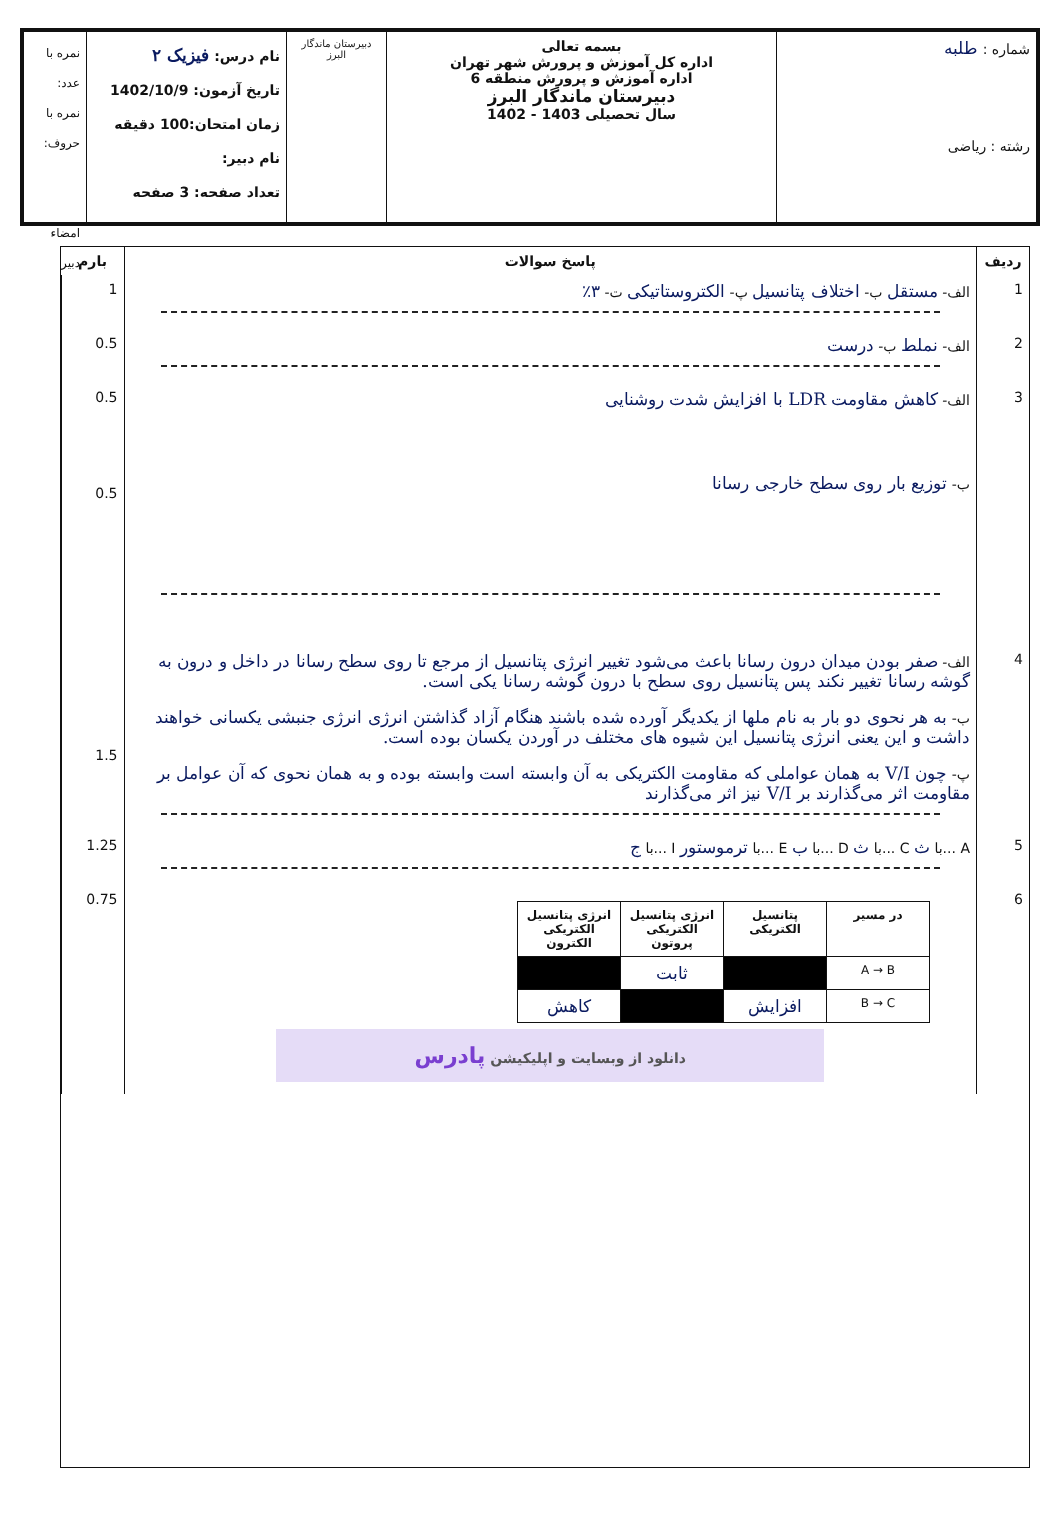شماره : طلبه
رشته : ریاضی
بسمه تعالی
اداره کل آموزش و پرورش شهر تهران
اداره آموزش و پرورش منطقه 6
دبیرستان ماندگار البرز
سال تحصیلی 1403 - 1402
دبیرستان ماندگار البرز
نام درس: فیزیک ۲
تاریخ آزمون: 1402/10/9
زمان امتحان:100 دقیقه
نام دبیر:
تعداد صفحه: 3 صفحه
نمره با عدد:
نمره با حروف:
امضاء دبیر
| ردیف | پاسخ سوالات | بارم |
| --- | --- | --- |
| 1 | الف- مستقل ب- اختلاف پتانسیل پ- الکتروستاتیکی ت- ۳٪ | 1 |
| 2 | الف- نملط ب- درست | 0.5 |
| 3 | الف- کاهش مقاومت LDR با افزایش شدت روشنایی ب- توزیع بار روی سطح خارجی رسانا | 0.5 0.5 |
| 4 | الف- صفر بودن میدان درون رسانا باعث می‌شود تغییر انرژی پتانسیل از مرجع تا روی سطح رسانا در داخل و درون به گوشه رسانا تغییر نکند پس پتانسیل روی سطح با درون گوشه رسانا یکی است. ب- به هر نحوی دو بار به نام ملها از یکدیگر آورده شده باشند هنگام آزاد گذاشتن انرژی انرژی جنبشی یکسانی خواهند داشت و این یعنی انرژی پتانسیل این شیوه های مختلف در آوردن یکسان بوده است. پ- چون V/I به همان عواملی که مقاومت الکتریکی به آن وابسته است وابسته بوده و به همان نحوی که آن عوامل بر مقاومت اثر می‌گذارند بر V/I نیز اثر می‌گذارند | 1.5 |
| 5 | A ...با ث C ...با ث D ...با ب E ...با ترموستور I ...با ج | 1.25 |
| 6 | / در مسیر / پتانسیل الکتریکی / انرژی پتانسیل الکتریکی پروتون / انرژی پتانسیل الکتریکی الکترون / / --- / --- / --- / --- / / A → B / / ثابت / / / B → C / افزایش / / کاهش / دانلود از وبسایت و اپلیکیشن پادرس | 0.75 |